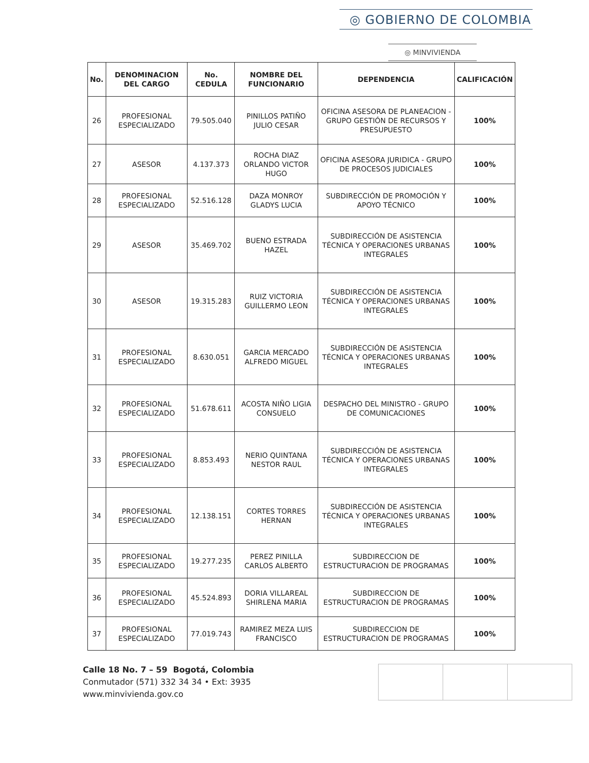◎ GOBIERNO DE COLOMBIA
◎ MINVIVIENDA
| No. | DENOMINACION DEL CARGO | No. CEDULA | NOMBRE DEL FUNCIONARIO | DEPENDENCIA | CALIFICACIÓN |
| --- | --- | --- | --- | --- | --- |
| 26 | PROFESIONAL ESPECIALIZADO | 79.505.040 | PINILLOS PATIÑO JULIO CESAR | OFICINA ASESORA DE PLANEACION - GRUPO GESTIÓN DE RECURSOS Y PRESUPUESTO | 100% |
| 27 | ASESOR | 4.137.373 | ROCHA DIAZ ORLANDO VICTOR HUGO | OFICINA ASESORA JURIDICA - GRUPO DE PROCESOS JUDICIALES | 100% |
| 28 | PROFESIONAL ESPECIALIZADO | 52.516.128 | DAZA MONROY GLADYS LUCIA | SUBDIRECCIÓN DE PROMOCIÓN Y APOYO TÉCNICO | 100% |
| 29 | ASESOR | 35.469.702 | BUENO ESTRADA HAZEL | SUBDIRECCIÓN DE ASISTENCIA TÉCNICA Y OPERACIONES URBANAS INTEGRALES | 100% |
| 30 | ASESOR | 19.315.283 | RUIZ VICTORIA GUILLERMO LEON | SUBDIRECCIÓN DE ASISTENCIA TÉCNICA Y OPERACIONES URBANAS INTEGRALES | 100% |
| 31 | PROFESIONAL ESPECIALIZADO | 8.630.051 | GARCIA MERCADO ALFREDO MIGUEL | SUBDIRECCIÓN DE ASISTENCIA TÉCNICA Y OPERACIONES URBANAS INTEGRALES | 100% |
| 32 | PROFESIONAL ESPECIALIZADO | 51.678.611 | ACOSTA NIÑO LIGIA CONSUELO | DESPACHO DEL MINISTRO - GRUPO DE COMUNICACIONES | 100% |
| 33 | PROFESIONAL ESPECIALIZADO | 8.853.493 | NERIO QUINTANA NESTOR RAUL | SUBDIRECCIÓN DE ASISTENCIA TÉCNICA Y OPERACIONES URBANAS INTEGRALES | 100% |
| 34 | PROFESIONAL ESPECIALIZADO | 12.138.151 | CORTES TORRES HERNAN | SUBDIRECCIÓN DE ASISTENCIA TÉCNICA Y OPERACIONES URBANAS INTEGRALES | 100% |
| 35 | PROFESIONAL ESPECIALIZADO | 19.277.235 | PEREZ PINILLA CARLOS ALBERTO | SUBDIRECCION DE ESTRUCTURACION DE PROGRAMAS | 100% |
| 36 | PROFESIONAL ESPECIALIZADO | 45.524.893 | DORIA VILLAREAL SHIRLENA MARIA | SUBDIRECCION DE ESTRUCTURACION DE PROGRAMAS | 100% |
| 37 | PROFESIONAL ESPECIALIZADO | 77.019.743 | RAMIREZ MEZA LUIS FRANCISCO | SUBDIRECCION DE ESTRUCTURACION DE PROGRAMAS | 100% |
Calle 18 No. 7 – 59 Bogotá, Colombia
Conmutador (571) 332 34 34 • Ext: 3935
www.minvivienda.gov.co